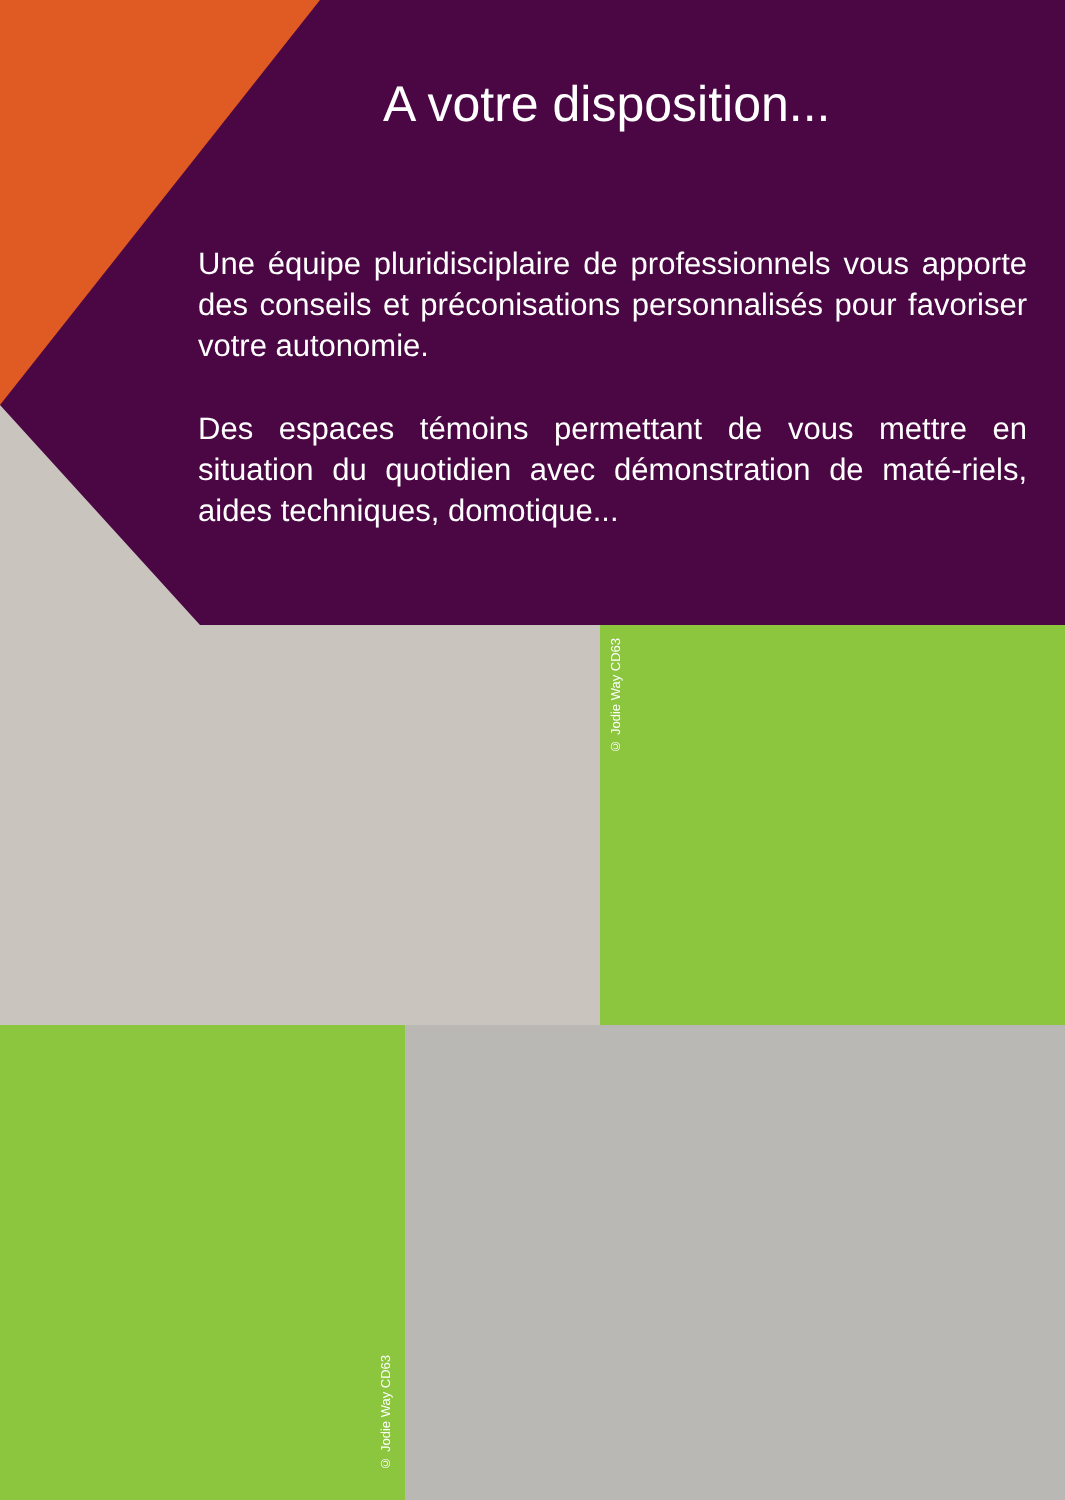A votre disposition...
Une équipe pluridisciplaire de professionnels vous apporte des conseils et préconisations personnalisés pour favoriser votre autonomie.
Des espaces témoins permettant de vous mettre en situation du quotidien avec démonstration de maté-riels, aides techniques, domotique...
© Jodie Way CD63
© Jodie Way CD63